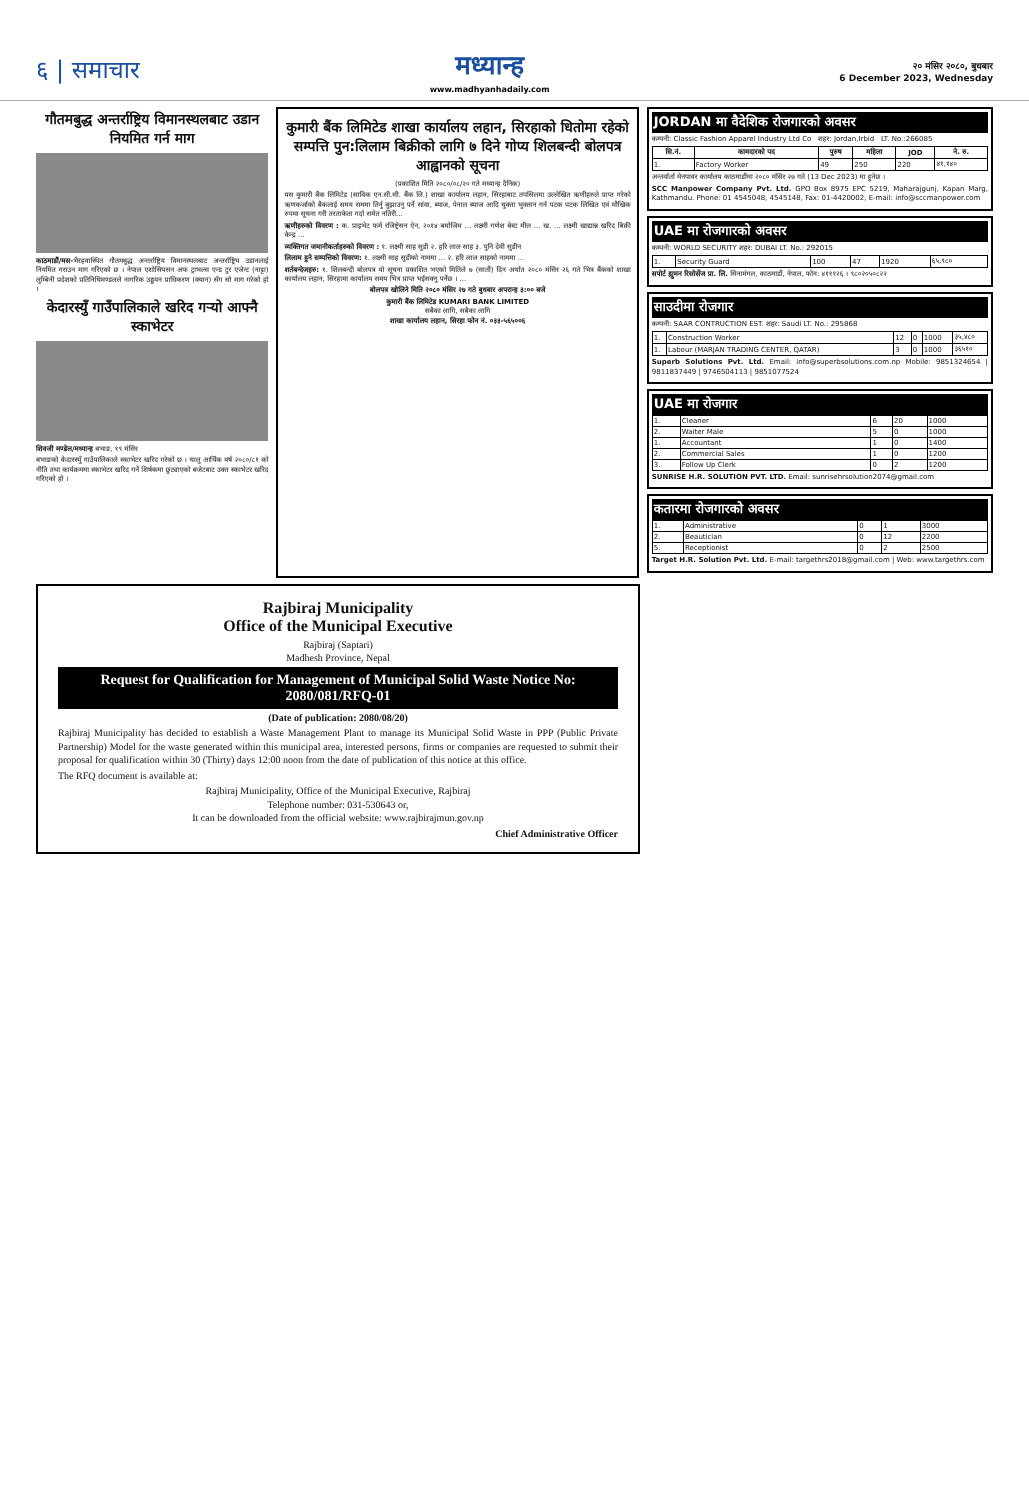६ | समाचार मध्यान्ह
www.madhyanhadaily.com
२० मंसिर २०८०, बुधबार
6 December 2023, Wednesday
गौतमबुद्ध अन्तर्राष्ट्रिय विमानस्थलबाट उडान नियमित गर्न माग
काठमाडौं/मस-भैरहवास्थित गौतमबुद्ध अन्तर्राष्ट्रिय विमानस्थलबाट अन्तर्राष्ट्रिय उडानलाई नियमित गराउन माग गरिएको छ । नेपाल एशोसियसन अफ ट्राभल्स एन्ड टुर एजेन्ट (नाट्टा) लुम्बिनी प्रदेशको प्रतिनिधिमण्डलले नागरिक उड्डयन प्राधिकरण (क्यान) सँग सो माग गरेको हो ।
केदारस्युँ गाउँपालिकाले खरिद गऱ्यो आफ्नै स्काभेटर
शिवजी मण्डेल/मध्यान्ह बभाङ, १९ मंसिर
बभाङको केदारस्युँ गाउँपालिकाले स्काभेटर खरिद गरेको छ । चालु आर्थिक वर्ष २०८०/८१ को नीति तथा कार्यक्रममा स्काभेटर खरिद गर्ने शिर्षकमा छुट्याएको बजेटबाट उक्त स्काभेटर खरिद गरिएको हो ।
कुमारी बैंक लिमिटेड शाखा कार्यालय लहान, सिरहाको धितोमा रहेको सम्पत्ति पुन:लिलाम बिक्रीको लागि ७ दिने गोप्य शिलबन्दी बोलपत्र आह्वानको सूचना
(प्रकाशित मिति २०८०/०८/२० गते मध्यान्ह दैनिक)
यस कुमारी बैंक लिमिटेड (साविक एन.सी.सी. बैंक लि.) शाखा कार्यालय लहान, सिरहाबाट तपसिलमा उल्लेखित ऋणीहरुले प्राप्त गरेको ऋणकर्जाको बैकलाई समय सममा तिर्नु बुझाउनु पर्ने सांवा, ब्याज, पेनाल ब्याज आदि चुक्ता भुक्तान गर्न पटक पटक लिखित एवं मौखिक रुपमा सूचना गरी तरताकेता गर्दा समेत नतिरी...
ऋणीहरुको विवरण : क. प्राइभेट फर्म रजिष्ट्रेसन ऐन, २०१४ बमोजिम ... लक्ष्मी गणेश बेस्ट मील ... ख. ... लक्ष्मी खाद्यान्न खरिद बिक्री केन्द्र ...
व्यक्तिगत जमानीकर्ताहरुको विवरण : १. लक्ष्मी साह सुडी २. हरि लाल साह ३. पुनि देवी सुडीन
लिलाम हुने सम्पत्तिको विवरण: १. लक्ष्मी साह सुडीको नाममा ... २. हरि लाल साहको नाममा ...
शर्तबन्देजहरु: १. शिलबन्दी बोलपत्र यो सूचना प्रकाशित भएको मितिले ७ (सातौं) दिन अर्थात २०८० मंसिर २६ गते भित्र बैंकको शाखा कार्यालय लहान, सिरहामा कार्यालय समय भित्र प्राप्त भईसक्नु पर्नेछ । ...
बोलपत्र खोलिने मिति २०८० मंसिर २७ गते बुधबार अपरान्ह ३:०० बजे
कुमारी बैंक लिमिटेड KUMARI BANK LIMITED
सबैका लागि, सबैका लागि
शाखा कार्यालय लहान, सिरहा फोन नं. ०३३-५६५००६
JORDAN मा वैदेशिक रोजगारको अवसर
कम्पनी: Classic Fashion Apparel Industry Ltd Co शहर: Jordan,Irbid LT. No.:266085
| सि.नं. | कामदारको पद | पुरुष | महिला | JOD | ने. रु. |
| --- | --- | --- | --- | --- | --- |
| 1. | Factory Worker | 49 | 250 | 220 | ४१,१४० |
अन्तर्वार्ता मेनपावर कार्यालय काठमाडौंमा २०८० मंसिर २७ गते (13 Dec 2023) मा हुनेछ ।
SCC Manpower Company Pvt. Ltd. GPO Box 8975 EPC 5219, Maharajgunj, Kapan Marg, Kathmandu. Phone: 01 4545048, 4545148, Fax: 01-4420002, E-mail: info@sccmanpower.com
UAE मा रोजगारको अवसर
कम्पनी: WORLD SECURITY शहर: DUBAI LT. No.: 292015
| 1. | Security Guard | 100 | 47 | 1920 | ६५,९८० |
सपोर्ट ह्युमन रिसोर्सेज प्रा. लि. सिनामंगल, काठमाडौं, नेपाल, फोन: ४१११२६ । ९८०२०५०८२२
साउदीमा रोजगार
कम्पनी: SAAR CONTRUCTION EST. शहर: Saudi LT. No.: 295868
| 1. | Construction Worker | 12 | 0 | 1000 | ३५,४८० |
| 1. | Labour (MARJAN TRADING CENTER, QATAR) | 3 | 0 | 1000 | ३६५१० |
Superb Solutions Pvt. Ltd. Email: info@superbsolutions.com.np Mobile: 9851324654 | 9811837449 | 9746504113 | 9851077524
UAE मा रोजगार
| 1. | Cleaner | 6 | 20 | 1000 |
| 2. | Waiter Male | 5 | 0 | 1000 |
| 1. | Accountant | 1 | 0 | 1400 |
| 2. | Commercial Sales | 1 | 0 | 1200 |
| 3. | Follow Up Clerk | 0 | 2 | 1200 |
SUNRISE H.R. SOLUTION PVT. LTD. Email: sunrisehrsolution2074@gmail.com
कतारमा रोजगारको अवसर
| 1. | Administrative | 0 | 1 | 3000 |
| 2. | Beautician | 0 | 12 | 2200 |
| 5. | Receptionist | 0 | 2 | 2500 |
Target H.R. Solution Pvt. Ltd. E-mail: targethrs2018@gmail.com | Web: www.targethrs.com
Rajbiraj Municipality
Office of the Municipal Executive
Rajbiraj (Saptari)
Madhesh Province, Nepal
Request for Qualification for Management of Municipal Solid Waste Notice No: 2080/081/RFQ-01
(Date of publication: 2080/08/20)
Rajbiraj Municipality has decided to establish a Waste Management Plant to manage its Municipal Solid Waste in PPP (Public Private Partnership) Model for the waste generated within this municipal area, interested persons, firms or companies are requested to submit their proposal for qualification within 30 (Thirty) days 12:00 noon from the date of publication of this notice at this office.
The RFQ document is available at:
Rajbiraj Municipality, Office of the Municipal Executive, Rajbiraj
Telephone number: 031-530643 or,
It can be downloaded from the official website: www.rajbirajmun.gov.np
Chief Administrative Officer